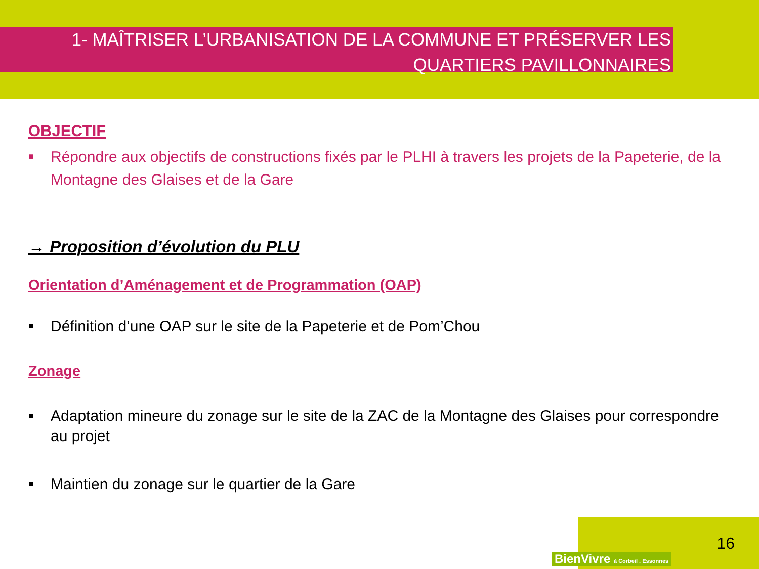1- MAÎTRISER L’URBANISATION DE LA COMMUNE ET PRÉSERVER LES
QUARTIERS PAVILLONNAIRES
OBJECTIF
■ Répondre aux objectifs de constructions fixés par le PLHI à travers les projets de la Papeterie, de la Montagne des Glaises et de la Gare
→ Proposition d’évolution du PLU
Orientation d’Aménagement et de Programmation (OAP)
■ Définition d’une OAP sur le site de la Papeterie et de Pom’Chou
Zonage
■ Adaptation mineure du zonage sur le site de la ZAC de la Montagne des Glaises pour correspondre au projet
■ Maintien du zonage sur le quartier de la Gare
BienVivre à Corbeil . Essonnes
16